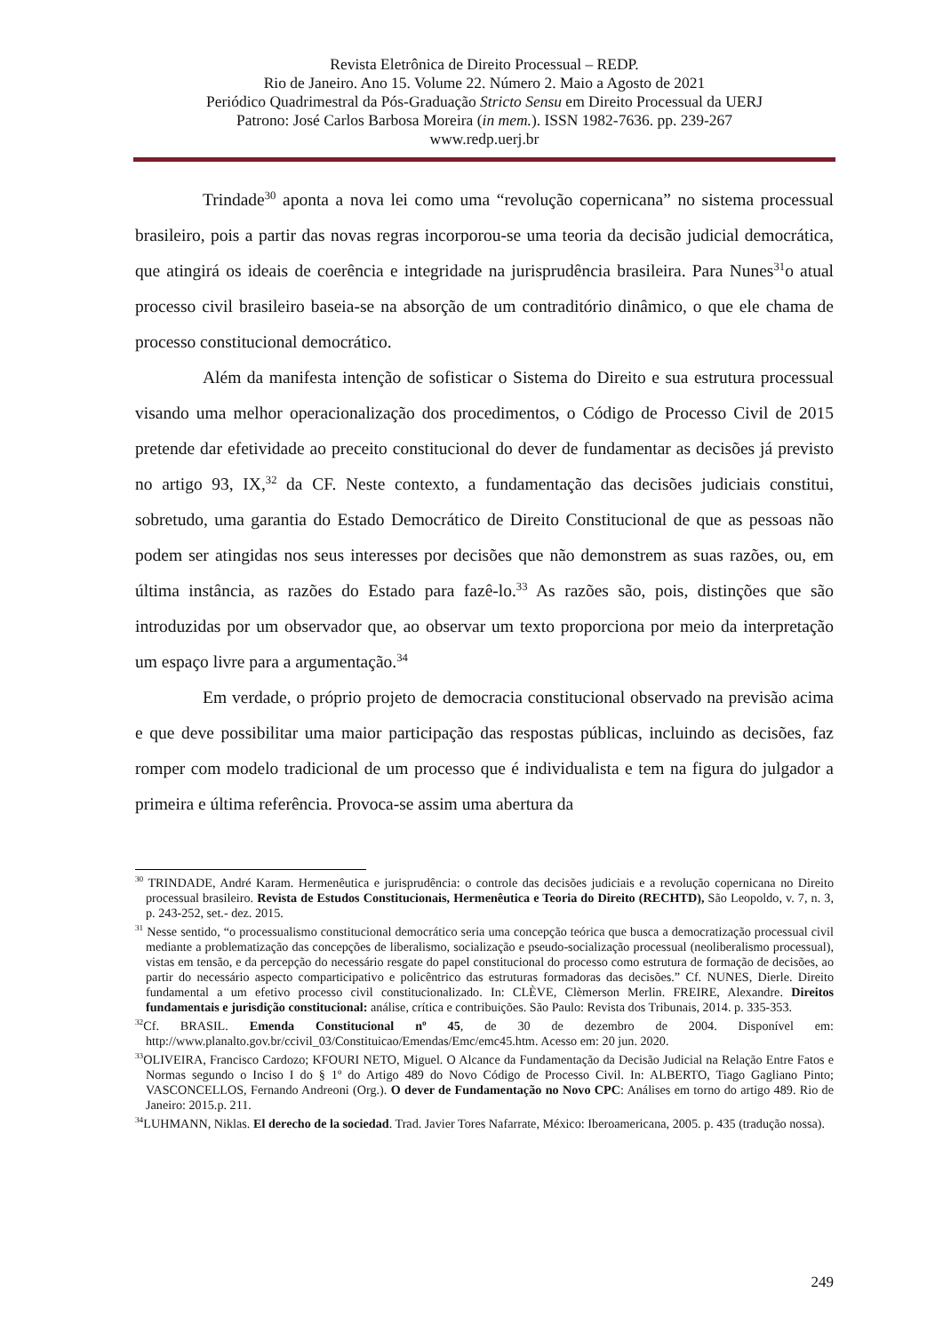Revista Eletrônica de Direito Processual – REDP.
Rio de Janeiro. Ano 15. Volume 22. Número 2. Maio a Agosto de 2021
Periódico Quadrimestral da Pós-Graduação Stricto Sensu em Direito Processual da UERJ
Patrono: José Carlos Barbosa Moreira (in mem.). ISSN 1982-7636. pp. 239-267
www.redp.uerj.br
Trindade<sup>30</sup> aponta a nova lei como uma “revolução copernicana” no sistema processual brasileiro, pois a partir das novas regras incorporou-se uma teoria da decisão judicial democrática, que atingirá os ideais de coerência e integridade na jurisprudência brasileira. Para Nunes<sup>31</sup>o atual processo civil brasileiro baseia-se na absorção de um contraditório dinâmico, o que ele chama de processo constitucional democrático.
Além da manifesta intenção de sofisticar o Sistema do Direito e sua estrutura processual visando uma melhor operacionalização dos procedimentos, o Código de Processo Civil de 2015 pretende dar efetividade ao preceito constitucional do dever de fundamentar as decisões já previsto no artigo 93, IX,<sup>32</sup> da CF. Neste contexto, a fundamentação das decisões judiciais constitui, sobretudo, uma garantia do Estado Democrático de Direito Constitucional de que as pessoas não podem ser atingidas nos seus interesses por decisões que não demonstrem as suas razões, ou, em última instância, as razões do Estado para fazê-lo.<sup>33</sup> As razões são, pois, distinções que são introduzidas por um observador que, ao observar um texto proporciona por meio da interpretação um espaço livre para a argumentação.<sup>34</sup>
Em verdade, o próprio projeto de democracia constitucional observado na previsão acima e que deve possibilitar uma maior participação das respostas públicas, incluindo as decisões, faz romper com modelo tradicional de um processo que é individualista e tem na figura do julgador a primeira e última referência. Provoca-se assim uma abertura da
<sup>30</sup> TRINDADE, André Karam. Hermenêutica e jurisprudência: o controle das decisões judiciais e a revolução copernicana no Direito processual brasileiro. Revista de Estudos Constitucionais, Hermenêutica e Teoria do Direito (RECHTD), São Leopoldo, v. 7, n. 3, p. 243-252, set.- dez. 2015.
<sup>31</sup> Nesse sentido, “o processualismo constitucional democrático seria uma concepção teórica que busca a democratização processual civil mediante a problematização das concepções de liberalismo, socialização e pseudo-socialização processual (neoliberalismo processual), vistas em tensão, e da percepção do necessário resgate do papel constitucional do processo como estrutura de formação de decisões, ao partir do necessário aspecto comparticipativo e policêntrico das estruturas formadoras das decisões.” Cf. NUNES, Dierle. Direito fundamental a um efetivo processo civil constitucionalizado. In: CLÈVE, Clèmerson Merlin. FREIRE, Alexandre. Direitos fundamentais e jurisdição constitucional: análise, crítica e contribuições. São Paulo: Revista dos Tribunais, 2014. p. 335-353.
<sup>32</sup> Cf. BRASIL. Emenda Constitucional nº 45, de 30 de dezembro de 2004. Disponível em: http://www.planalto.gov.br/ccivil_03/Constituicao/Emendas/Emc/emc45.htm. Acesso em: 20 jun. 2020.
<sup>33</sup>OLIVEIRA, Francisco Cardozo; KFOURI NETO, Miguel. O Alcance da Fundamentação da Decisão Judicial na Relação Entre Fatos e Normas segundo o Inciso I do § 1º do Artigo 489 do Novo Código de Processo Civil. In: ALBERTO, Tiago Gagliano Pinto; VASCONCELLOS, Fernando Andreoni (Org.). O dever de Fundamentação no Novo CPC: Análises em torno do artigo 489. Rio de Janeiro: 2015.p. 211.
<sup>34</sup> LUHMANN, Niklas. El derecho de la sociedad. Trad. Javier Tores Nafarrate, México: Iberoamericana, 2005. p. 435 (tradução nossa).
249